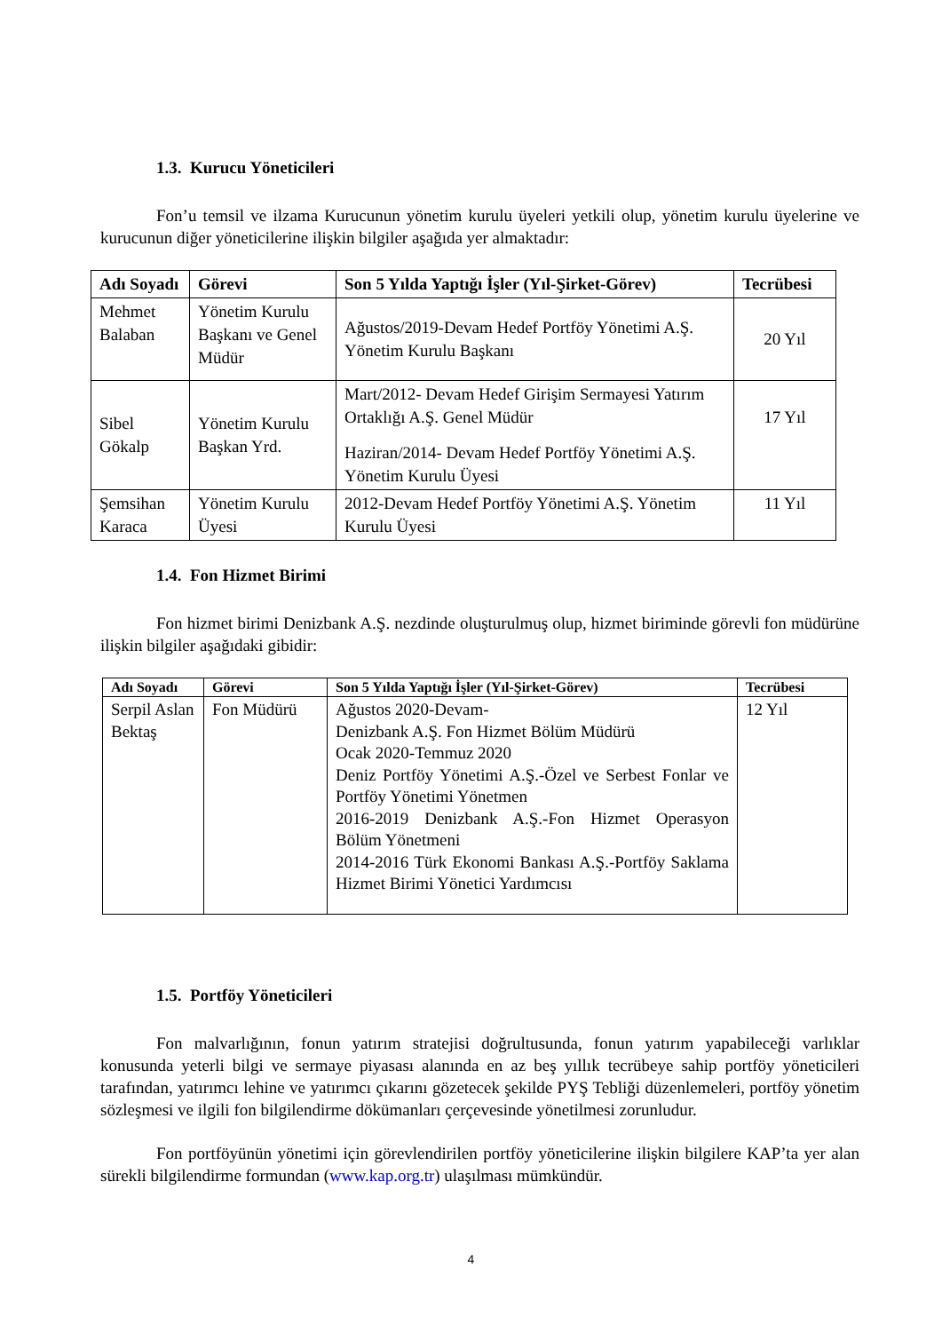1.3. Kurucu Yöneticileri
Fon’u temsil ve ilzama Kurucunun yönetim kurulu üyeleri yetkili olup, yönetim kurulu üyelerine ve kurucunun diğer yöneticilerine ilişkin bilgiler aşağıda yer almaktadır:
| Adı Soyadı | Görevi | Son 5 Yılda Yaptığı İşler (Yıl-Şirket-Görev) | Tecrübesi |
| --- | --- | --- | --- |
| Mehmet Balaban | Yönetim Kurulu Başkanı ve Genel Müdür | Ağustos/2019-Devam Hedef Portföy Yönetimi A.Ş. Yönetim Kurulu Başkanı | 20 Yıl |
| Sibel Gökalp | Yönetim Kurulu Başkan Yrd. | Mart/2012- Devam Hedef Girişim Sermayesi Yatırım Ortaklığı A.Ş. Genel Müdür Haziran/2014- Devam Hedef Portföy Yönetimi A.Ş. Yönetim Kurulu Üyesi | 17 Yıl |
| Şemsihan Karaca | Yönetim Kurulu Üyesi | 2012-Devam Hedef Portföy Yönetimi A.Ş. Yönetim Kurulu Üyesi | 11 Yıl |
1.4. Fon Hizmet Birimi
Fon hizmet birimi Denizbank A.Ş. nezdinde oluşturulmuş olup, hizmet biriminde görevli fon müdürüne ilişkin bilgiler aşağıdaki gibidir:
| Adı Soyadı | Görevi | Son 5 Yılda Yaptığı İşler (Yıl-Şirket-Görev) | Tecrübesi |
| --- | --- | --- | --- |
| Serpil Aslan Bektaş | Fon Müdürü | Ağustos 2020-Devam- Denizbank A.Ş. Fon Hizmet Bölüm Müdürü Ocak 2020-Temmuz 2020 Deniz Portföy Yönetimi A.Ş.-Özel ve Serbest Fonlar ve Portföy Yönetimi Yönetmen 2016-2019 Denizbank A.Ş.-Fon Hizmet Operasyon Bölüm Yönetmeni 2014-2016 Türk Ekonomi Bankası A.Ş.-Portföy Saklama Hizmet Birimi Yönetici Yardımcısı | 12 Yıl |
1.5. Portföy Yöneticileri
Fon malvarlığının, fonun yatırım stratejisi doğrultusunda, fonun yatırım yapabileceği varlıklar konusunda yeterli bilgi ve sermaye piyasası alanında en az beş yıllık tecrübeye sahip portföy yöneticileri tarafından, yatırımcı lehine ve yatırımcı çıkarını gözetecek şekilde PYŞ Tebliği düzenlemeleri, portföy yönetim sözleşmesi ve ilgili fon bilgilendirme dökümanları çerçevesinde yönetilmesi zorunludur.
Fon portföyünün yönetimi için görevlendirilen portföy yöneticilerine ilişkin bilgilere KAP’ta yer alan sürekli bilgilendirme formundan (www.kap.org.tr) ulaşılması mümkündür.
4